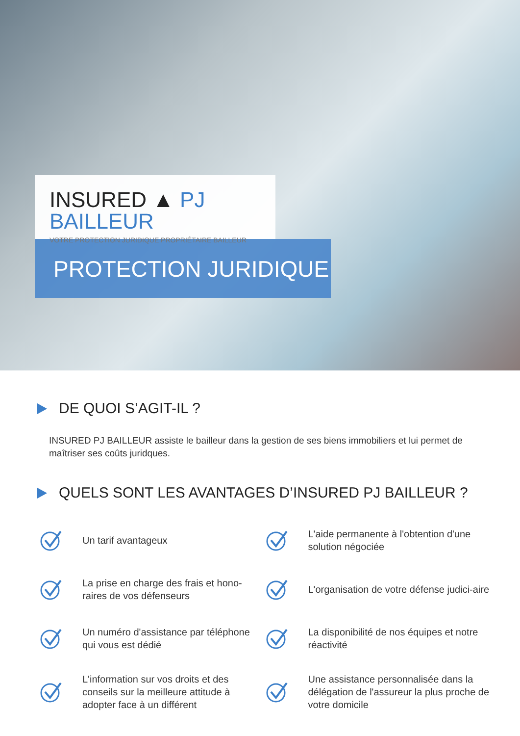INSURED ▲ PJ BAILLEUR
VOTRE PROTECTION JURIDIQUE PROPRIÉTAIRE BAILLEUR
PROTECTION JURIDIQUE
DE QUOI S’AGIT-IL ?
INSURED PJ BAILLEUR assiste le bailleur dans la gestion de ses biens immobiliers et lui permet de maîtriser ses coûts juridques.
QUELS SONT LES AVANTAGES D’INSURED PJ BAILLEUR ?
Un tarif avantageux
L'aide permanente à l'obtention d'une solution négociée
La prise en charge des frais et hono-raires de vos défenseurs
L'organisation de votre défense judici-aire
Un numéro d'assistance par téléphone qui vous est dédié
La disponibilité de nos équipes et notre réactivité
L'information sur vos droits et des conseils sur la meilleure attitude à adopter face à un différent
Une assistance personnalisée dans la délégation de l'assureur la plus proche de votre domicile